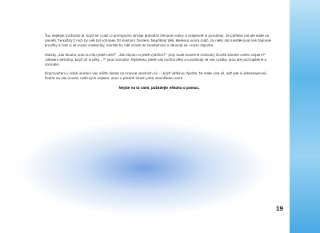Tou nejlepší možností je, když se v páči o umírajícího střídají jednotliví členové rodiny a vzájemně si pomáhají. Je potřeba mít ale stále na paměti, že každý z nich by měl být schopen žít vlastním životem. Například děti, kterému umírá rodič, by mělo dál navštěvovat své zájmové kroužky a hrát si se svými vrstevníky, manžel by měl chodit do zaměstnání a věnovat se i svým zájmům.
Otázky „Jak dlouho mám tu tíhu ještě nést?“ „Jak dlouho to ještě vydržím?“ „Kdy bude konečně milovaný člověk zbaven svého utrpení?“ „Nejsem bezcitný, když už si přeji…?“ jsou normální. Myšlenky, které vás možná děsí a vyvolávají ve vás výčitky, jsou ale pochopitelné a normální.
Doprovázení v době umírání vás může dostat na hranice vlastních sil – i když většinou zjistíte, že máte více sil, než jste si předstawovali. Dobře na vás mnoho rozličných nejistot, obav a předně strach před okamžikem smrti.
Nejste na to sami, požádejte někoho o pomoc.
19